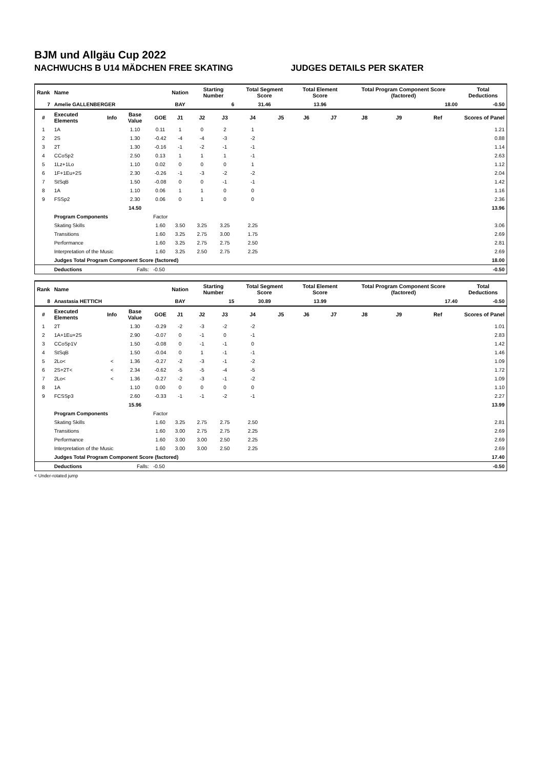BJM und Allgäu Cup 2022
NACHWUCHS B U14 MÄDCHEN FREE SKATING JUDGES DETAILS PER SKATER
| Rank | Name | | | | Nation | Starting Number | | Total Segment Score | | Total Element Score | | Total Program Component Score (factored) | | | Total Deductions |
| --- | --- | --- | --- | --- | --- | --- | --- | --- | --- | --- | --- | --- | --- | --- | --- |
| 7 | Amelie GALLENBERGER | | | | BAY | 6 | | 31.46 | | 13.96 | | 18.00 | | | -0.50 |
| # | Executed Elements | Info | Base Value | GOE | J1 | J2 | J3 | J4 | J5 | J6 | J7 | J8 | J9 | Ref | Scores of Panel |
| 1 | 1A | | 1.10 | 0.11 | 1 | 0 | 2 | 1 | | | | | | | 1.21 |
| 2 | 2S | | 1.30 | -0.42 | -4 | -4 | -3 | -2 | | | | | | | 0.88 |
| 3 | 2T | | 1.30 | -0.16 | -1 | -2 | -1 | -1 | | | | | | | 1.14 |
| 4 | CCoSp2 | | 2.50 | 0.13 | 1 | 1 | 1 | -1 | | | | | | | 2.63 |
| 5 | 1Lz+1Lo | | 1.10 | 0.02 | 0 | 0 | 0 | 1 | | | | | | | 1.12 |
| 6 | 1F+1Eu+2S | | 2.30 | -0.26 | -1 | -3 | -2 | -2 | | | | | | | 2.04 |
| 7 | StSqB | | 1.50 | -0.08 | 0 | 0 | -1 | -1 | | | | | | | 1.42 |
| 8 | 1A | | 1.10 | 0.06 | 1 | 1 | 0 | 0 | | | | | | | 1.16 |
| 9 | FSSp2 | | 2.30 | 0.06 | 0 | 1 | 0 | 0 | | | | | | | 2.36 |
| | | | 14.50 | | | | | | | | | | | | 13.96 |
| | Program Components | | | Factor | | | | | | | | | | | |
| | Skating Skills | | | 1.60 | 3.50 | 3.25 | 3.25 | 2.25 | | | | | | | 3.06 |
| | Transitions | | | 1.60 | 3.25 | 2.75 | 3.00 | 1.75 | | | | | | | 2.69 |
| | Performance | | | 1.60 | 3.25 | 2.75 | 2.75 | 2.50 | | | | | | | 2.81 |
| | Interpretation of the Music | | | 1.60 | 3.25 | 2.50 | 2.75 | 2.25 | | | | | | | 2.69 |
| | Judges Total Program Component Score (factored) | | | | | | | | | | | | | | 18.00 |
| | Deductions | Falls: | | -0.50 | | | | | | | | | | | -0.50 |
| Rank | Name | | | | Nation | Starting Number | | Total Segment Score | | Total Element Score | | Total Program Component Score (factored) | | | Total Deductions |
| --- | --- | --- | --- | --- | --- | --- | --- | --- | --- | --- | --- | --- | --- | --- | --- |
| 8 | Anastasia HETTICH | | | | BAY | 15 | | 30.89 | | 13.99 | | 17.40 | | | -0.50 |
| # | Executed Elements | Info | Base Value | GOE | J1 | J2 | J3 | J4 | J5 | J6 | J7 | J8 | J9 | Ref | Scores of Panel |
| 1 | 2T | | 1.30 | -0.29 | -2 | -3 | -2 | -2 | | | | | | | 1.01 |
| 2 | 1A+1Eu+2S | | 2.90 | -0.07 | 0 | -1 | 0 | -1 | | | | | | | 2.83 |
| 3 | CCoSp1V | | 1.50 | -0.08 | 0 | -1 | -1 | 0 | | | | | | | 1.42 |
| 4 | StSqB | | 1.50 | -0.04 | 0 | 1 | -1 | -1 | | | | | | | 1.46 |
| 5 | 2Lo< | < | 1.36 | -0.27 | -2 | -3 | -1 | -2 | | | | | | | 1.09 |
| 6 | 2S+2T< | < | 2.34 | -0.62 | -5 | -5 | -4 | -5 | | | | | | | 1.72 |
| 7 | 2Lo< | < | 1.36 | -0.27 | -2 | -3 | -1 | -2 | | | | | | | 1.09 |
| 8 | 1A | | 1.10 | 0.00 | 0 | 0 | 0 | 0 | | | | | | | 1.10 |
| 9 | FCSSp3 | | 2.60 | -0.33 | -1 | -1 | -2 | -1 | | | | | | | 2.27 |
| | | | 15.96 | | | | | | | | | | | | 13.99 |
| | Program Components | | | Factor | | | | | | | | | | | |
| | Skating Skills | | | 1.60 | 3.25 | 2.75 | 2.75 | 2.50 | | | | | | | 2.81 |
| | Transitions | | | 1.60 | 3.00 | 2.75 | 2.75 | 2.25 | | | | | | | 2.69 |
| | Performance | | | 1.60 | 3.00 | 3.00 | 2.50 | 2.25 | | | | | | | 2.69 |
| | Interpretation of the Music | | | 1.60 | 3.00 | 3.00 | 2.50 | 2.25 | | | | | | | 2.69 |
| | Judges Total Program Component Score (factored) | | | | | | | | | | | | | | 17.40 |
| | Deductions | Falls: | | -0.50 | | | | | | | | | | | -0.50 |
< Under-rotated jump